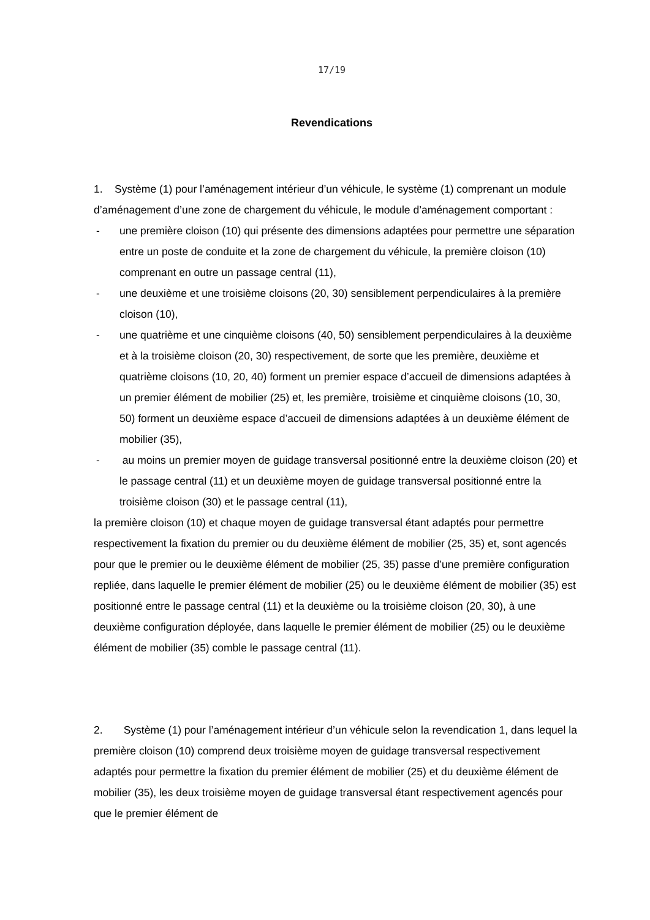17/19
Revendications
1. Système (1) pour l’aménagement intérieur d’un véhicule, le système (1) comprenant un module d’aménagement d’une zone de chargement du véhicule, le module d’aménagement comportant :
- une première cloison (10) qui présente des dimensions adaptées pour permettre une séparation entre un poste de conduite et la zone de chargement du véhicule, la première cloison (10) comprenant en outre un passage central (11),
- une deuxième et une troisième cloisons (20, 30) sensiblement perpendiculaires à la première cloison (10),
- une quatrième et une cinquième cloisons (40, 50) sensiblement perpendiculaires à la deuxième et à la troisième cloison (20, 30) respectivement, de sorte que les première, deuxième et quatrième cloisons (10, 20, 40) forment un premier espace d’accueil de dimensions adaptées à un premier élément de mobilier (25) et, les première, troisième et cinquième cloisons (10, 30, 50) forment un deuxième espace d’accueil de dimensions adaptées à un deuxième élément de mobilier (35),
- au moins un premier moyen de guidage transversal positionné entre la deuxième cloison (20) et le passage central (11) et un deuxième moyen de guidage transversal positionné entre la troisième cloison (30) et le passage central (11),
la première cloison (10) et chaque moyen de guidage transversal étant adaptés pour permettre respectivement la fixation du premier ou du deuxième élément de mobilier (25, 35) et, sont agencés pour que le premier ou le deuxième élément de mobilier (25, 35) passe d’une première configuration repliée, dans laquelle le premier élément de mobilier (25) ou le deuxième élément de mobilier (35) est positionné entre le passage central (11) et la deuxième ou la troisième cloison (20, 30), à une deuxième configuration déployée, dans laquelle le premier élément de mobilier (25) ou le deuxième élément de mobilier (35) comble le passage central (11).
2. Système (1) pour l’aménagement intérieur d’un véhicule selon la revendication 1, dans lequel la première cloison (10) comprend deux troisième moyen de guidage transversal respectivement adaptés pour permettre la fixation du premier élément de mobilier (25) et du deuxième élément de mobilier (35), les deux troisième moyen de guidage transversal étant respectivement agencés pour que le premier élément de